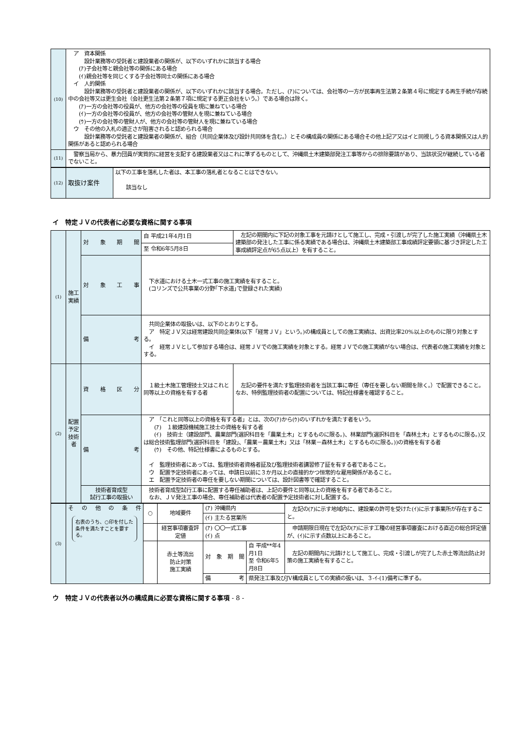| (10) | ア 資本関係 設計業務等の受託者と建設業者の関係が、以下のいずれかに該当する場合 (ｱ)子会社等と親会社等の関係にある場合 (ｲ)親会社等を同じくする子会社等同士の関係にある場合 イ 人的関係 設計業務等の受託者と建設業者の関係が、以下のいずれかに該当する場合。ただし、(ｱ)については、会社等の一方が民事再生法第２条第４号に規定する再生手続が存続中の会社等又は更生会社（会社更生法第２条第７項に規定する更正会社をいう。）である場合は除く。 (ｱ)一方の会社等の役員が、他方の会社等の役員を現に兼ねている場合 (ｲ)一方の会社等の役員が、他方の会社等の管財人を現に兼ねている場合 (ｳ)一方の会社等の管財人が、他方の会社等の管財人を現に兼ねている場合 ウ その他の入札の適正さが阻害されると認められる場合 設計業務等の受託者と建設業者の関係が、組合（共同企業体及び設計共同体を含む。）とその構成員の関係にある場合その他上記ア又はイと同視しうる資本関係又は人的関係があると認められる場合 |
| (11) | 警察当局から、暴力団員が実質的に経営を支配する建設業者又はこれに準ずるものとして、沖縄県土木建築部発注工事等からの排除要請があり、当該状況が継続している者でないこと。 |
| (12) | 取抜け案件 | 以下の工事を落札した者は、本工事の落札者となることはできない。 該当なし |
イ　特定ＪＶの代表者に必要な資格に関する事項
| (1) | 施工実績 | 対象期間 | 自 平成21年4月1日 | 左記の期間内に下記の対象工事を元請けとして施工し、完成・引渡しが完了した施工実績（沖縄県土木建築部の発注した工事に係る実績である場合は、沖縄県土木建築部工事成績評定要領に基づき評定した工事成績評定点が65点以上）を有すること。 |
| | | | 至 令和6年5月8日 | |
| | | 対象工事 | 下水道における土木一式工事の施工実績を有すること。 (コリンズで公共事業の分野｢下水道｣で登録された実績) | |
| | | 備考 | 共同企業体の取扱いは、以下のとおりとする。 ア 特定ＪＶ又は経常建設共同企業体(以下「経常ＪＶ」という。)の構成員としての施工実績は、出資比率20%以上のものに限り対象とする。 イ 経常ＪＶとして参加する場合は、経常ＪＶでの施工実績を対象とする。経常ＪＶでの施工実績がない場合は、代表者の施工実績を対象とする。 | |
| (2) | 配置予定技術者 | 資格区分 | １級土木施工管理技士又はこれと同等以上の資格を有する者 | 左記の要件を満たす監理技術者を当該工事に専任（専任を要しない期間を除く。）で配置できること。なお、特例監理技術者の配置については、特記仕様書を確認すること。 |
| | | 備考 | ア 「これと同等以上の資格を有する者」とは、次の(ｱ)から(ｳ)のいずれかを満たす者をいう。 (ｱ) １級建設機械施工技士の資格を有する者 (ｲ) 技術士（建設部門、農業部門(選択科目を「農業土木」とするものに限る。)、林業部門(選択科目を「森林土木」とするものに限る。)又は総合技術監理部門(選択科目を「建設」、「農業－農業土木」又は「林業－森林土木」とするものに限る。))の資格を有する者 (ｳ) その他、特記仕様書によるものとする。 イ 監理技術者にあっては、監理技術者資格者証及び監理技術者講習修了証を有する者であること。 ウ 配置予定技術者にあっては、申請日以前に３か月以上の直接的かつ恒常的な雇用関係があること。 エ 配置予定技術者の専任を要しない期間については、設計図書等で確認すること。 | |
| | | 技術者育成型 試行工事の取扱い | 技術者育成型試行工事に配置する専任補助者は、上記の要件と同等以上の資格を有する者であること。 なお、ＪＶ発注工事の場合、専任補助者は代表者の配置予定技術者に対し配置する。 | |
| (3) | その他の条件 右表のうち、○印を付した条件を満たすことを要する。 | ○ | 地域要件 | (ｱ) 沖縄県内 | | 左記の(ｱ)に示す地域内に、建設業の許可を受けた(ｲ)に示す事業所が存在すること。 |
| | | | | (ｲ) 主たる営業所 | | |
| | | | 経営事項審査評定値 | (ｱ) 〇〇一式工事 (ｲ) 点 | | 申請期限日現在で左記の(ｱ)に示す工種の経営事項審査における直近の総合評定値が、(ｲ)に示す点数以上にあること。 |
| | | | 赤土等流出 防止対策 施工実績 | 対象期間 | 自 平成**年4月1日 至 令和6年5月8日 | 左記の期間内に元請けとして施工し、完成・引渡しが完了した赤土等流出防止対策の施工実績を有すること。 |
| | | | | 備考 | 県発注工事及びJV構成員としての実績の扱いは、３-ｲ-(1)備考に準ずる。 | |
ウ　特定ＪＶの代表者以外の構成員に必要な資格に関する事項 - 8 -